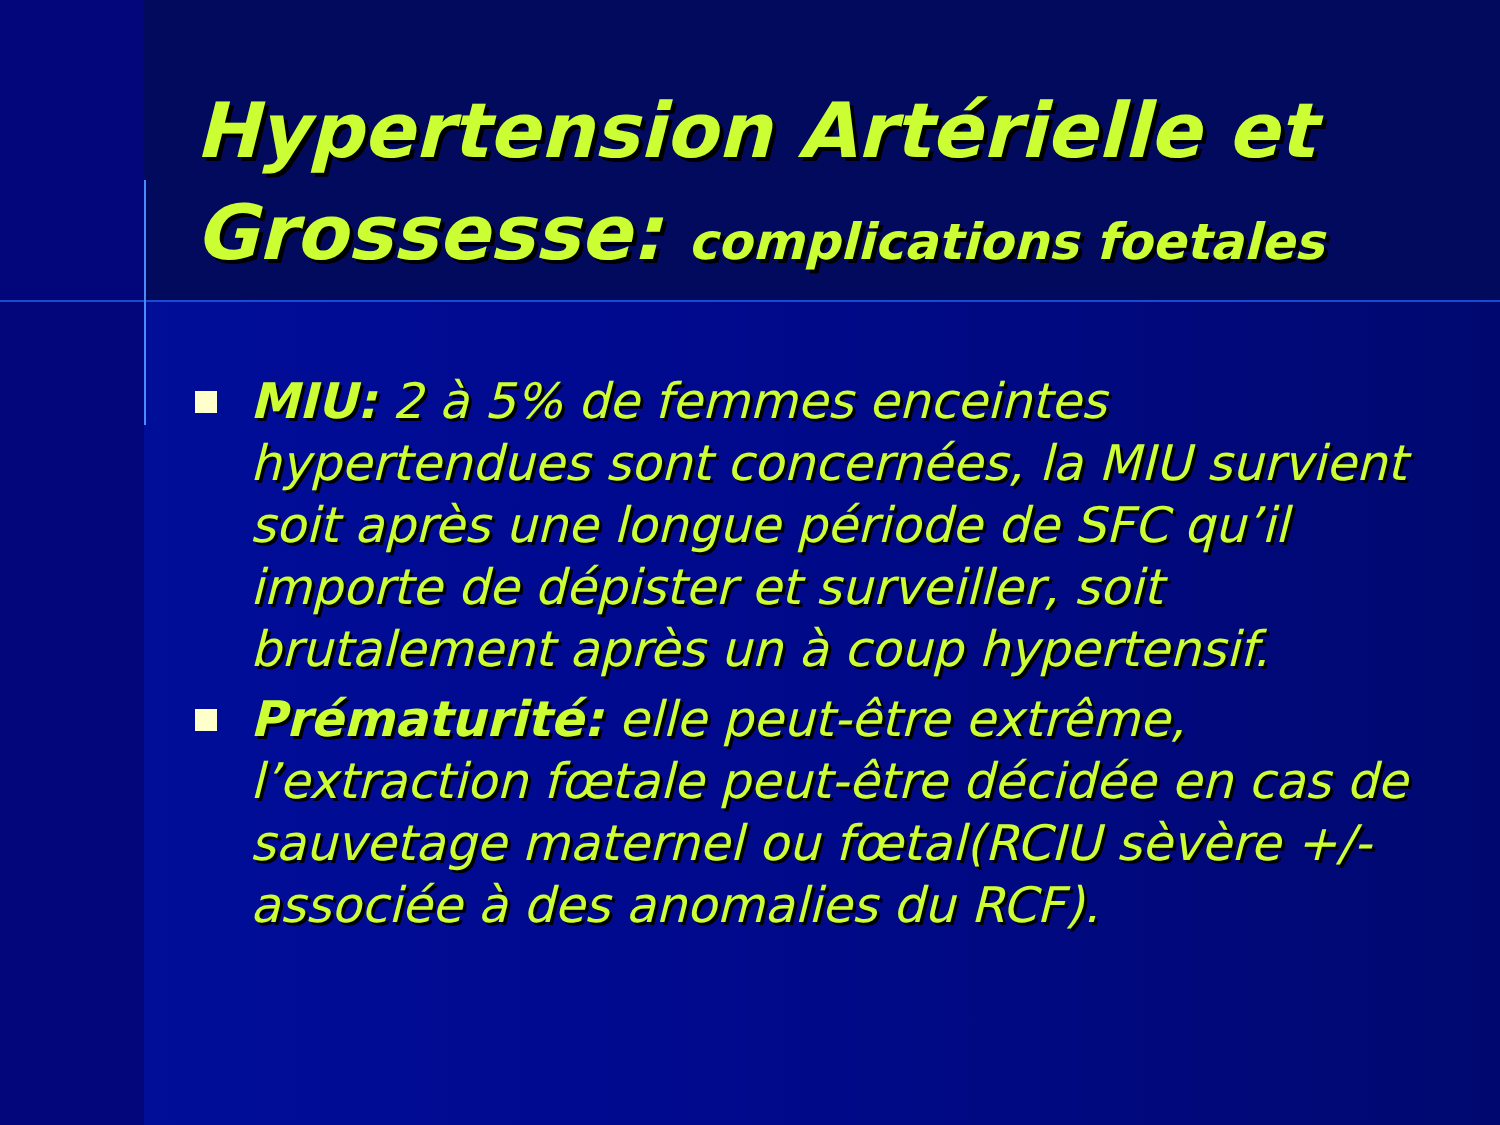Hypertension Artérielle et Grossesse: complications foetales
MIU: 2 à 5% de femmes enceintes hypertendues sont concernées, la MIU survient soit après une longue période de SFC qu’il importe de dépister et surveiller, soit brutalement après un à coup hypertensif.
Prématurité: elle peut-être extrême, l’extraction fœtale peut-être décidée en cas de sauvetage maternel ou fœtal(RCIU sèvère +/- associée à des anomalies du RCF).